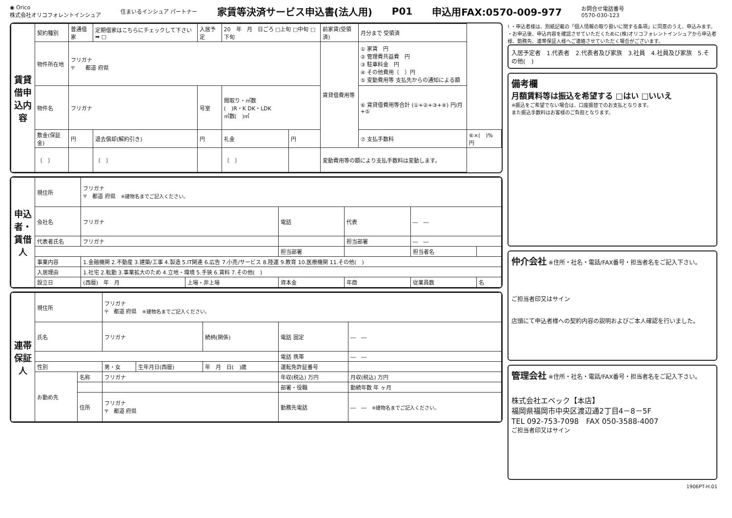◉ Orico
株式会社オリコフォレントインシュア 住まいるインシュア パートナー 家賃等決済サービス申込書(法人用) P01 申込用FAX:0570-009-977 お問合せ電話番号
0570-030-123
| 賃貸借申込内容 | 契約種別 | 普通借家 | 定期借家はこちらにチェックして下さい ➡ □ | 入居予定 | 20 年 月 日ごろ □上旬 □中旬 □下旬 | | 前家賃(受領済) | 月分まで 受領済 | |
| | 物件所在地 | フリガナ 〒 都道 府県 | | | | | 賃貸借費用等 | ① 家賃 円 ② 管理費共益費 円 ③ 駐車料金 円 ④ その他費用〔 〕円 ⑤ 変動費用等 支払先からの通知による額 | |
| | 物件名 | フリガナ | | 号室 | 間取り・㎡数 ( )R・K DK・LDK ㎡数( )㎡ | | | ⑥ 賃貸借費用等合計 (①+②+③+④) 円/月+⑤ | |
| | 敷金(保証金) | 円 | 退去償却(解約引き) | 円 | 礼金 | 円 | | ⑦ 支払手数料 | ⑥×( )% 円 |
| | 〔 〕 | | 〔 〕 | | 〔 〕 | | 変動費用等の額により支払手数料は変動します。 | | |
| 申込者・賃借人 | 現住所 | フリガナ 〒 都道 府県 ※建物名までご記入ください。 | | | | | |
| | 会社名 | フリガナ | | 電話 | 代表 | ― ― | |
| | 代表者氏名 | フリガナ | | | 担当部署 | ― ― | |
| | | | | 担当部署 | | 担当者名 | |
| | 事業内容 | 1.金融機関 2.不動産 3.建築/工事 4.製造 5.IT関連 6.広告 7.小売/サービス 8.陸運 9.教育 10.医療機関 11.その他( ) | | | | | |
| | 入居理由 | 1.社宅 2.転勤 3.事業拡大のため 4.立地・環境 5.手狭 6.賃料 7.その他( ) | | | | | |
| | 設立日 | (西暦) 年 月 | 上場・非上場 | 資本金 | 年商 | 従業員数 | 名 |
| 連帯保証人 | 現住所 | | フリガナ 〒 都道 府県 ※建物名までご記入ください。 | | | | |
| | 氏名 | | フリガナ | | 続柄(関係) | 電話 固定 | ― ― |
| | | | | | | 電話 携帯 | ― ― |
| | 性別 | | 男・女 | 生年月日(西暦) | 年 月 日( )歳 | 運転免許証番号 | |
| | お勤め先 | 名称 | フリガナ | | | 年収(税込) 万円 | 月収(税込) 万円 |
| | | | | | | 部署・役職 | 勤続年数 年 ヶ月 |
| | | 住所 | フリガナ 〒 都道 府県 | | | 勤務先電話 | ― ― ※建物名までご記入ください。 |
! ・申込者様は、別紙記載の「個人情報の取り扱いに関する条項」に同意のうえ、申込みます。
・お申込後、申込内容を確認させていただくために(株)オリコフォレントインシュアから申込者様、勤務先、連帯保証人様へご連絡させていただく場合がございます。
入居予定者　1.代表者　2.代表者及び家族　3.社員　4.社員及び家族　5.その他(　)
備考欄
月額賃料等は振込を希望する □はい □いいえ
※振込をご希望でない場合は、口座振替でのお支払となります。
また振込手数料はお客様のご負担となります。
仲介会社 ※住所・社名・電話/FAX番号・担当者名をご記入下さい。
ご担当者印又はサイン
店頭にて申込者様への契約内容の説明およびご本人確認を行いました。
管理会社 ※住所・社名・電話/FAX番号・担当者名をご記入下さい。
株式会社エベック【本店】
福岡県福岡市中央区渡辺通2丁目4－8－5F
TEL 092-753-7098　FAX 050-3588-4007
ご担当者印又はサイン
1906PT-H.01